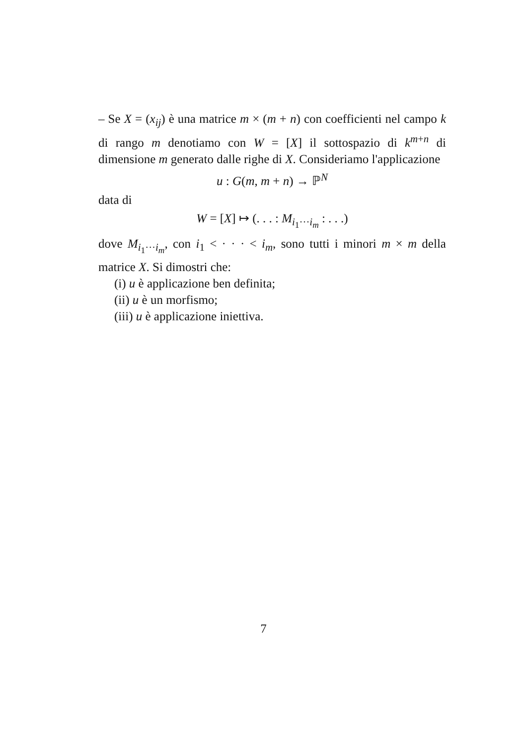– Se X = (x<sub>ij</sub>) è una matrice m × (m + n) con coefficienti nel campo k di rango m denotiamo con W = [X] il sottospazio di k<sup>m+n</sup> di dimensione m generato dalle righe di X. Consideriamo l'applicazione
u : G(m, m + n) → ℙ<sup>N</sup>
data di
W = [X] ↦ (. . . : M<sub>i<sub>1</sub>···i<sub>m</sub></sub> : . . .)
dove M<sub>i<sub>1</sub>···i<sub>m</sub></sub>, con i<sub>1</sub> < · · · < i<sub>m</sub>, sono tutti i minori m × m della matrice X. Si dimostri che:
(i) u è applicazione ben definita;
(ii) u è un morfismo;
(iii) u è applicazione iniettiva.
7